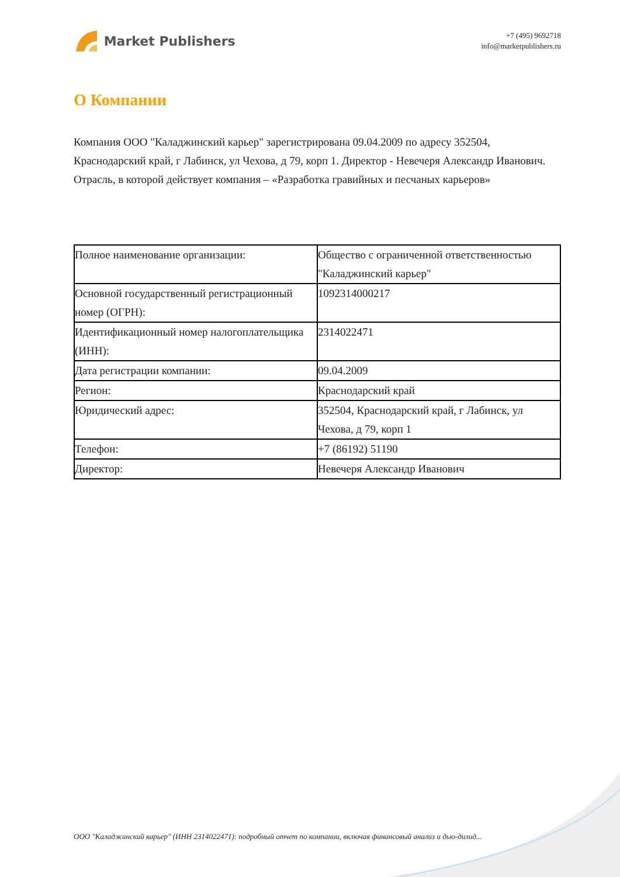Market Publishers
+7 (495) 9692718
info@marketpublishers.ru
О Компании
Компания ООО "Каладжинский карьер" зарегистрирована 09.04.2009 по адресу 352504, Краснодарский край, г Лабинск, ул Чехова, д 79, корп 1. Директор - Невечеря Александр Иванович. Отрасль, в которой действует компания – «Разработка гравийных и песчаных карьеров»
| Полное наименование организации: | Общество с ограниченной ответственностью "Каладжинский карьер" |
| Основной государственный регистрационный номер (ОГРН): | 1092314000217 |
| Идентификационный номер налогоплательщика (ИНН): | 2314022471 |
| Дата регистрации компании: | 09.04.2009 |
| Регион: | Краснодарский край |
| Юридический адрес: | 352504, Краснодарский край, г Лабинск, ул Чехова, д 79, корп 1 |
| Телефон: | +7 (86192) 51190 |
| Директор: | Невечеря Александр Иванович |
ООО "Каладжинский карьер" (ИНН 2314022471): подробный отчет по компании, включая финансовый анализ и дью-дилид...